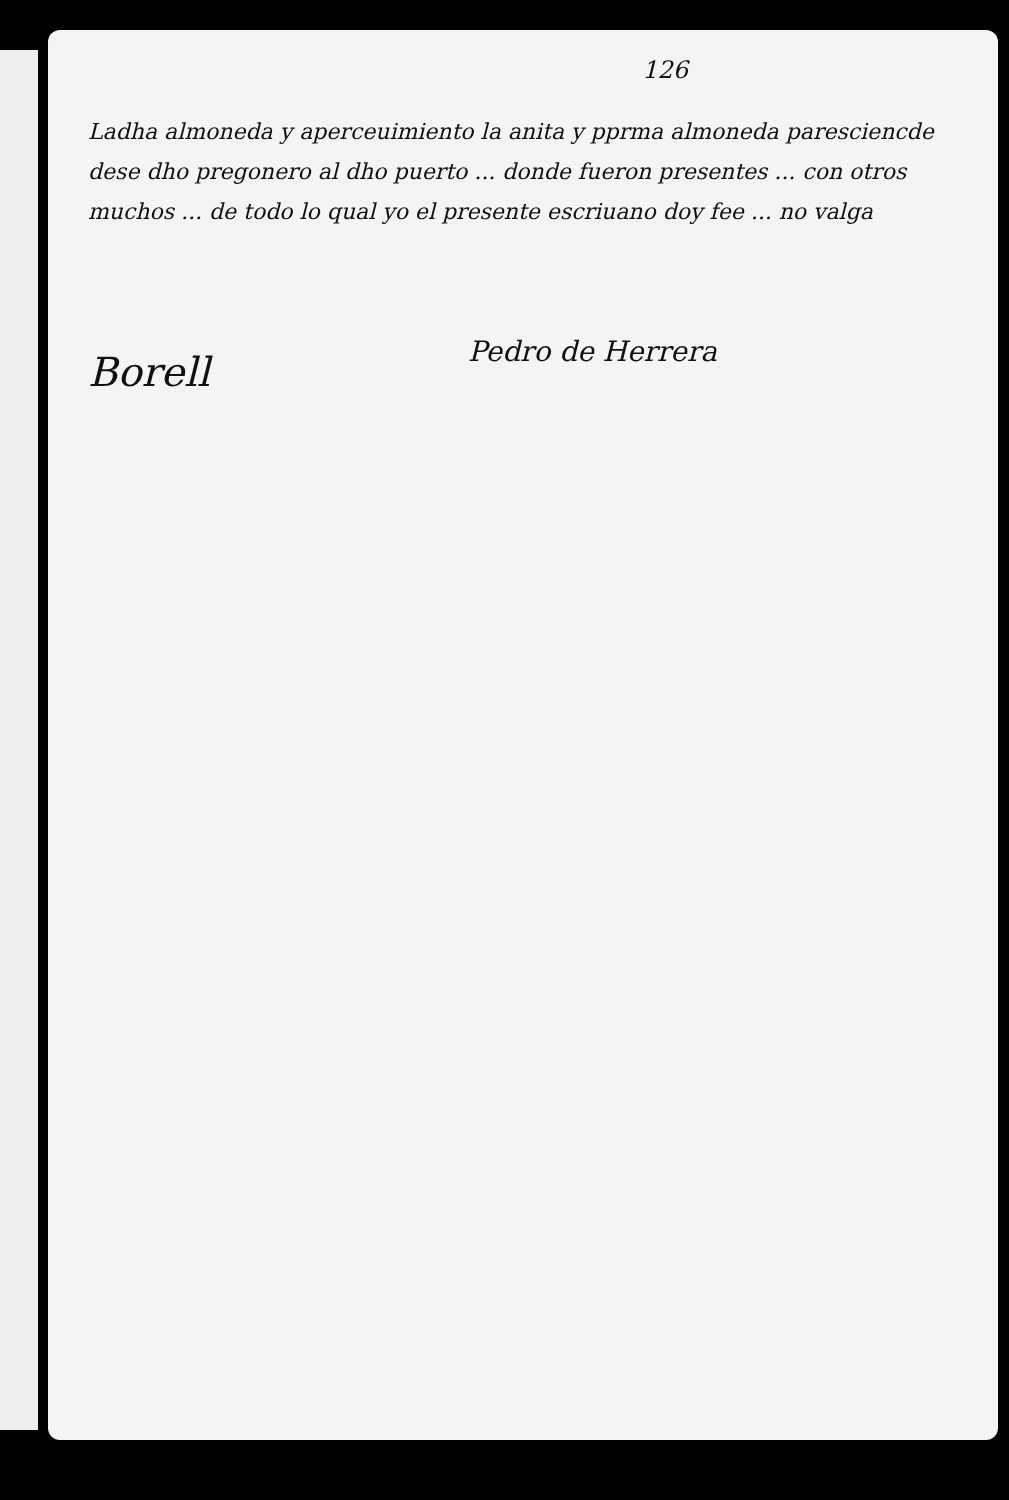126
Ladha almoneda y aperceuimiento la anita y pprma almoneda paresciencde dese dho pregonero al dho puerto ... donde fueron presentes ... con otros muchos ... de todo lo qual yo el presente escriuano doy fee ... no valga
Borell
Pedro de Herrera